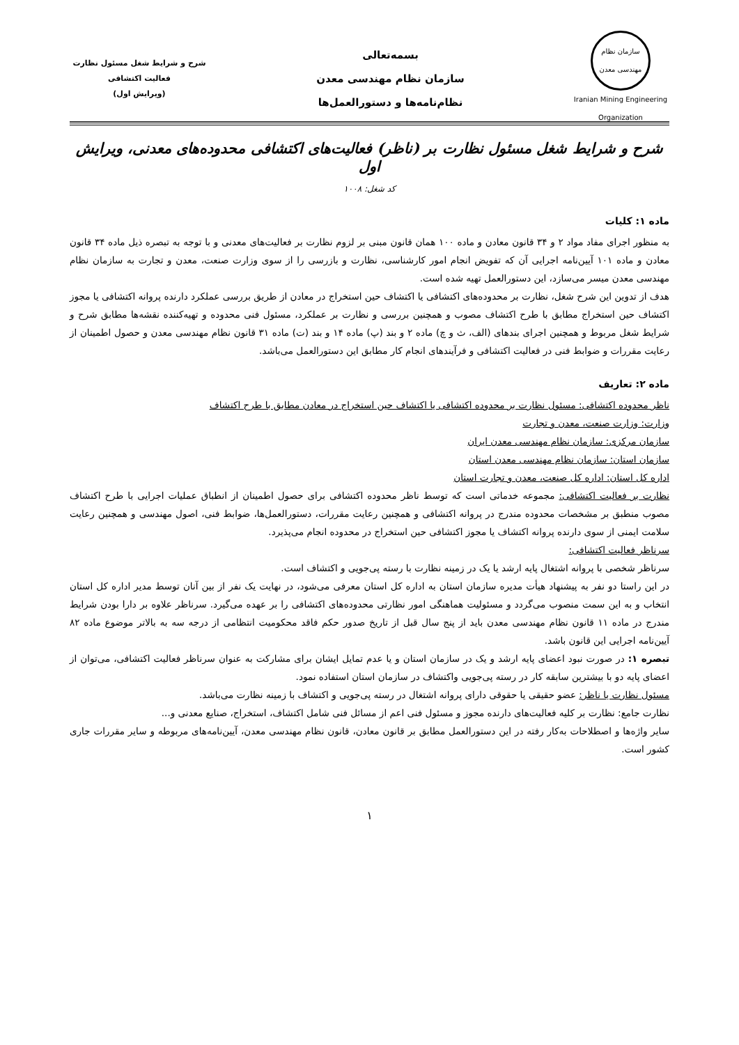سازمان نظام مهندسی معدن
Iranian Mining Engineering Organization
بسمه‌تعالی
سازمان نظام مهندسی معدن
نظام‌نامه‌ها و دستورالعمل‌ها
شرح و شرایط شغل مسئول نظارت
فعالیت اکتشافی
(ویرایش اول)
شرح و شرایط شغل مسئول نظارت بر (ناظر) فعالیت‌های اکتشافی محدوده‌های معدنی، ویرایش اول
کد شغل: ۱۰۰۸
ماده ۱: کلیات
به منظور اجرای مفاد مواد ۲ و ۳۴ قانون معادن و ماده ۱۰۰ همان قانون مبنی بر لزوم نظارت بر فعالیت‌های معدنی و با توجه به تبصره ذیل ماده ۳۴ قانون معادن و ماده ۱۰۱ آیین‌نامه اجرایی آن که تفویض انجام امور کارشناسی، نظارت و بازرسی را از سوی وزارت صنعت، معدن و تجارت به سازمان نظام مهندسی معدن میسر می‌سازد، این دستورالعمل تهیه شده است.
هدف از تدوین این شرح شغل، نظارت بر محدوده‌های اکتشافی یا اکتشاف حین استخراج در معادن از طریق بررسی عملکرد دارنده پروانه اکتشافی یا مجوز اکتشاف حین استخراج مطابق با طرح اکتشاف مصوب و همچنین بررسی و نظارت بر عملکرد، مسئول فنی محدوده و تهیه‌کننده نقشه‌ها مطابق شرح و شرایط شغل مربوط و همچنین اجرای بندهای (الف، ث و چ) ماده ۲ و بند (پ) ماده ۱۴ و بند (ت) ماده ۳۱ قانون نظام مهندسی معدن و حصول اطمینان از رعایت مقررات و ضوابط فنی در فعالیت اکتشافی و فرآیندهای انجام کار مطابق این دستورالعمل می‌باشد.
ماده ۲: تعاریف
ناظر محدوده اکتشافی: مسئول نظارت بر محدوده اکتشافی یا اکتشاف حین استخراج در معادن مطابق با طرح اکتشاف
وزارت: وزارت صنعت، معدن و تجارت
سازمان مرکزی: سازمان نظام مهندسی معدن ایران
سازمان استان: سازمان نظام مهندسی معدن استان
اداره کل استان: اداره کل صنعت، معدن و تجارت استان
نظارت بر فعالیت اکتشافی: مجموعه خدماتی است که توسط ناظر محدوده اکتشافی برای حصول اطمینان از انطباق عملیات اجرایی با طرح اکتشاف مصوب منطبق بر مشخصات محدوده مندرج در پروانه اکتشافی و همچنین رعایت مقررات، دستورالعمل‌ها، ضوابط فنی، اصول مهندسی و همچنین رعایت سلامت ایمنی از سوی دارنده پروانه اکتشاف یا مجوز اکتشافی حین استخراج در محدوده انجام می‌پذیرد.
سرناظر فعالیت اکتشافی:
سرناظر شخصی با پروانه اشتغال پایه ارشد یا یک در زمینه نظارت با رسته پی‌جویی و اکتشاف است.
در این راستا دو نفر به پیشنهاد هیأت مدیره سازمان استان به اداره کل استان معرفی می‌شود، در نهایت یک نفر از بین آنان توسط مدیر اداره کل استان انتخاب و به این سمت منصوب می‌گردد و مسئولیت هماهنگی امور نظارتی محدوده‌های اکتشافی را بر عهده می‌گیرد. سرناظر علاوه بر دارا بودن شرایط مندرج در ماده ۱۱ قانون نظام مهندسی معدن باید از پنج سال قبل از تاریخ صدور حکم فاقد محکومیت انتظامی از درجه سه به بالاتر موضوع ماده ۸۲ آیین‌نامه اجرایی این قانون باشد.
تبصره ۱: در صورت نبود اعضای پایه ارشد و یک در سازمان استان و یا عدم تمایل ایشان برای مشارکت به عنوان سرناظر فعالیت اکتشافی، می‌توان از اعضای پایه دو با بیشترین سابقه کار در رسته پی‌جویی واکتشاف در سازمان استان استفاده نمود.
مسئول نظارت یا ناظر: عضو حقیقی یا حقوقی دارای پروانه اشتغال در رسته پی‌جویی و اکتشاف با زمینه نظارت می‌باشد.
نظارت جامع: نظارت بر کلیه فعالیت‌های دارنده مجوز و مسئول فنی اعم از مسائل فنی شامل اکتشاف، استخراج، صنایع معدنی و...
سایر واژه‌ها و اصطلاحات به‌کار رفته در این دستورالعمل مطابق بر قانون معادن، قانون نظام مهندسی معدن، آیین‌نامه‌های مربوطه و سایر مقررات جاری کشور است.
۱